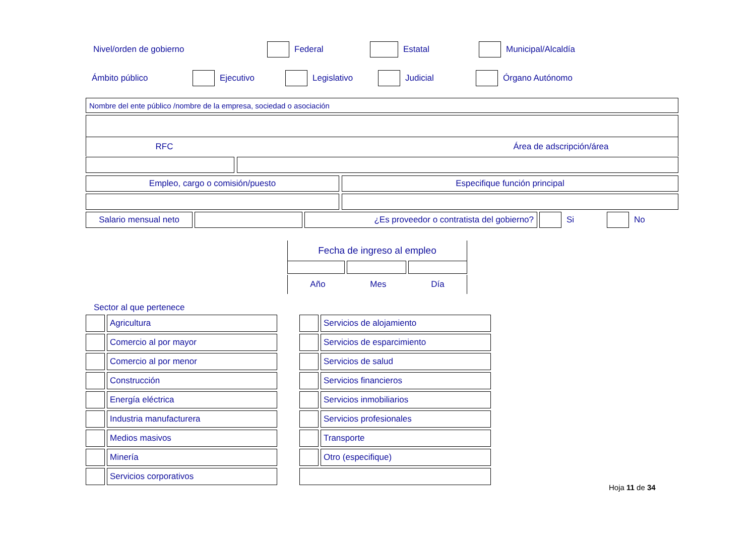Nivel/orden de gobierno Federal Estatal Municipal/Alcaldía
Ámbito público Ejecutivo Legislativo Judicial Órgano Autónomo
Nombre del ente público /nombre de la empresa, sociedad o asociación
RFC Área de adscripción/área
Empleo, cargo o comisión/puesto Especifique función principal
Salario mensual neto ¿Es proveedor o contratista del gobierno? Si No
Fecha de ingreso al empleo
Año Mes Día
Sector al que pertenece
| | Agricultura | | | Servicios de alojamiento |
| | Comercio al por mayor | | | Servicios de esparcimiento |
| | Comercio al por menor | | | Servicios de salud |
| | Construcción | | | Servicios financieros |
| | Energía eléctrica | | | Servicios inmobiliarios |
| | Industria manufacturera | | | Servicios profesionales |
| | Medios masivos | | | Transporte |
| | Minería | | | Otro (especifique) |
| | Servicios corporativos | | | |
Hoja 11 de 34